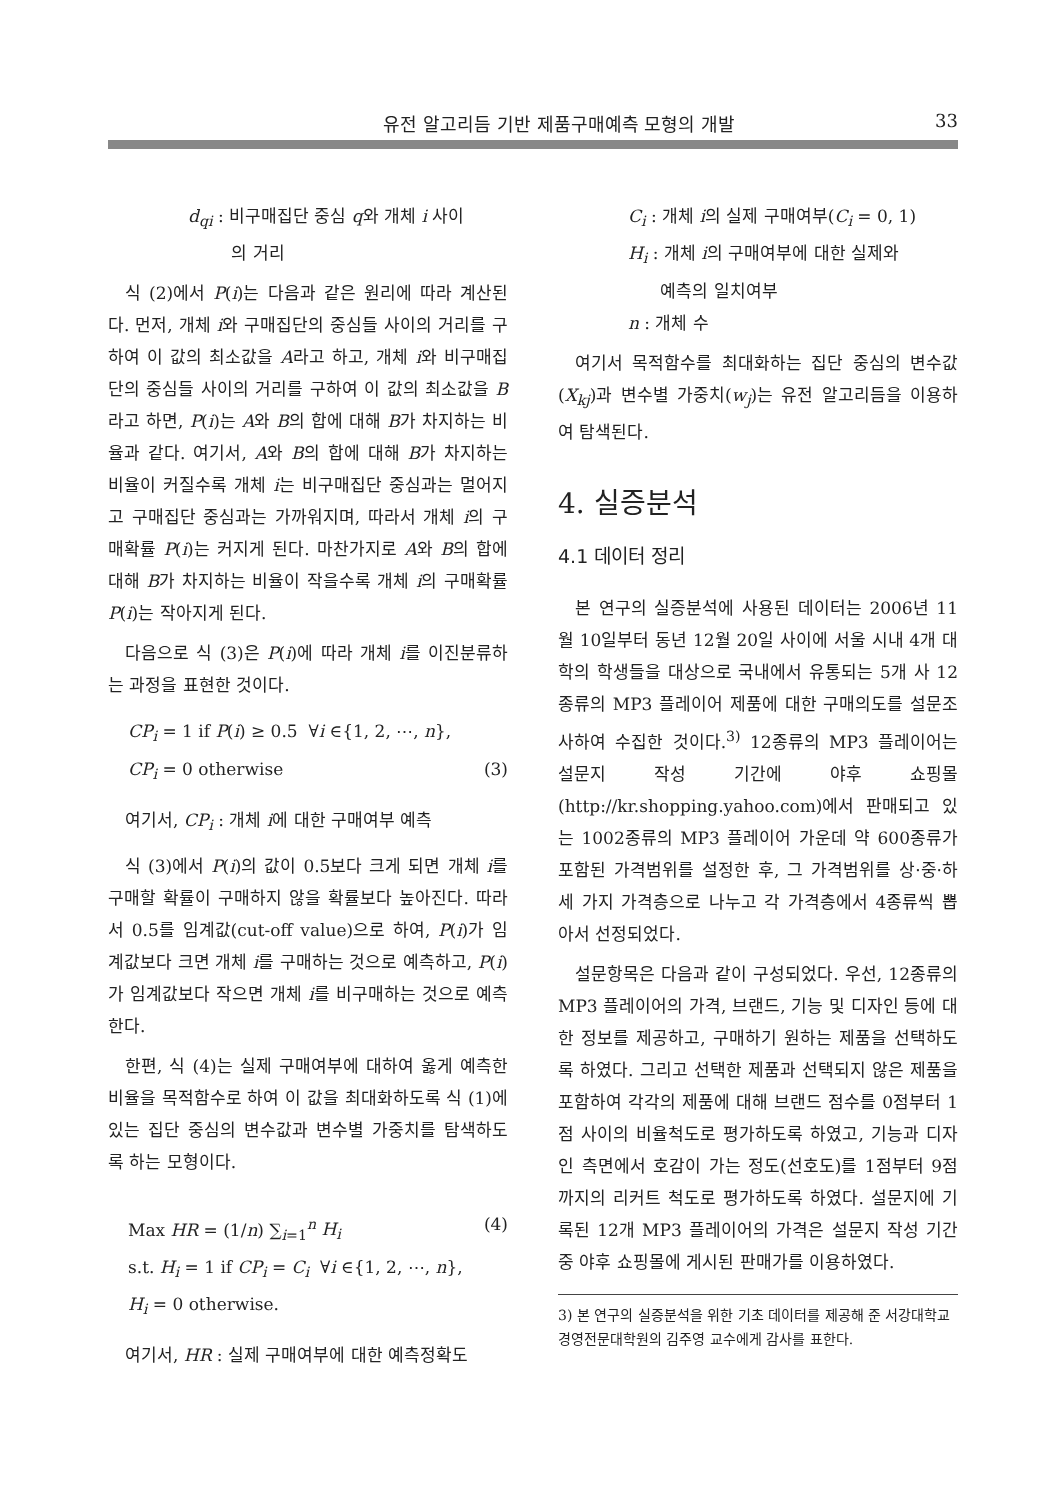유전 알고리듬 기반 제품구매예측 모형의 개발 33
d<sub>qi</sub> : 비구매집단 중심 q와 개체 i 사이
의 거리
식 (2)에서 P(i)는 다음과 같은 원리에 따라 계산된다. 먼저, 개체 i와 구매집단의 중심들 사이의 거리를 구하여 이 값의 최소값을 A라고 하고, 개체 i와 비구매집단의 중심들 사이의 거리를 구하여 이 값의 최소값을 B라고 하면, P(i)는 A와 B의 합에 대해 B가 차지하는 비율과 같다. 여기서, A와 B의 합에 대해 B가 차지하는 비율이 커질수록 개체 i는 비구매집단 중심과는 멀어지고 구매집단 중심과는 가까워지며, 따라서 개체 i의 구매확률 P(i)는 커지게 된다. 마찬가지로 A와 B의 합에 대해 B가 차지하는 비율이 작을수록 개체 i의 구매확률 P(i)는 작아지게 된다.
다음으로 식 (3)은 P(i)에 따라 개체 i를 이진분류하는 과정을 표현한 것이다.
CP<sub>i</sub> = 1 if P(i) ≥ 0.5 ∀i ∈{1, 2, ⋯, n},
CP<sub>i</sub> = 0 otherwise (3)
여기서, CP<sub>i</sub> : 개체 i에 대한 구매여부 예측
식 (3)에서 P(i)의 값이 0.5보다 크게 되면 개체 i를 구매할 확률이 구매하지 않을 확률보다 높아진다. 따라서 0.5를 임계값(cut-off value)으로 하여, P(i)가 임계값보다 크면 개체 i를 구매하는 것으로 예측하고, P(i)가 임계값보다 작으면 개체 i를 비구매하는 것으로 예측한다.
한편, 식 (4)는 실제 구매여부에 대하여 옳게 예측한 비율을 목적함수로 하여 이 값을 최대화하도록 식 (1)에 있는 집단 중심의 변수값과 변수별 가중치를 탐색하도록 하는 모형이다.
Max HR = (1/n) ∑<sub>i=1</sub><sup>n</sup> H<sub>i</sub> (4)
s.t. H<sub>i</sub> = 1 if CP<sub>i</sub> = C<sub>i</sub> ∀i ∈{1, 2, ⋯, n},
H<sub>i</sub> = 0 otherwise.
여기서, HR : 실제 구매여부에 대한 예측정확도
C<sub>i</sub> : 개체 i의 실제 구매여부(C<sub>i</sub> = 0, 1)
H<sub>i</sub> : 개체 i의 구매여부에 대한 실제와
예측의 일치여부
n : 개체 수
여기서 목적함수를 최대화하는 집단 중심의 변수값(X<sub>kj</sub>)과 변수별 가중치(w<sub>j</sub>)는 유전 알고리듬을 이용하여 탐색된다.
4. 실증분석
4.1 데이터 정리
본 연구의 실증분석에 사용된 데이터는 2006년 11월 10일부터 동년 12월 20일 사이에 서울 시내 4개 대학의 학생들을 대상으로 국내에서 유통되는 5개 사 12종류의 MP3 플레이어 제품에 대한 구매의도를 설문조사하여 수집한 것이다.<sup>3)</sup> 12종류의 MP3 플레이어는 설문지 작성 기간에 야후 쇼핑몰(http://kr.shopping.yahoo.com)에서 판매되고 있는 1002종류의 MP3 플레이어 가운데 약 600종류가 포함된 가격범위를 설정한 후, 그 가격범위를 상·중·하 세 가지 가격층으로 나누고 각 가격층에서 4종류씩 뽑아서 선정되었다.
설문항목은 다음과 같이 구성되었다. 우선, 12종류의 MP3 플레이어의 가격, 브랜드, 기능 및 디자인 등에 대한 정보를 제공하고, 구매하기 원하는 제품을 선택하도록 하였다. 그리고 선택한 제품과 선택되지 않은 제품을 포함하여 각각의 제품에 대해 브랜드 점수를 0점부터 1점 사이의 비율척도로 평가하도록 하였고, 기능과 디자인 측면에서 호감이 가는 정도(선호도)를 1점부터 9점까지의 리커트 척도로 평가하도록 하였다. 설문지에 기록된 12개 MP3 플레이어의 가격은 설문지 작성 기간 중 야후 쇼핑몰에 게시된 판매가를 이용하였다.
3) 본 연구의 실증분석을 위한 기초 데이터를 제공해 준 서강대학교 경영전문대학원의 김주영 교수에게 감사를 표한다.